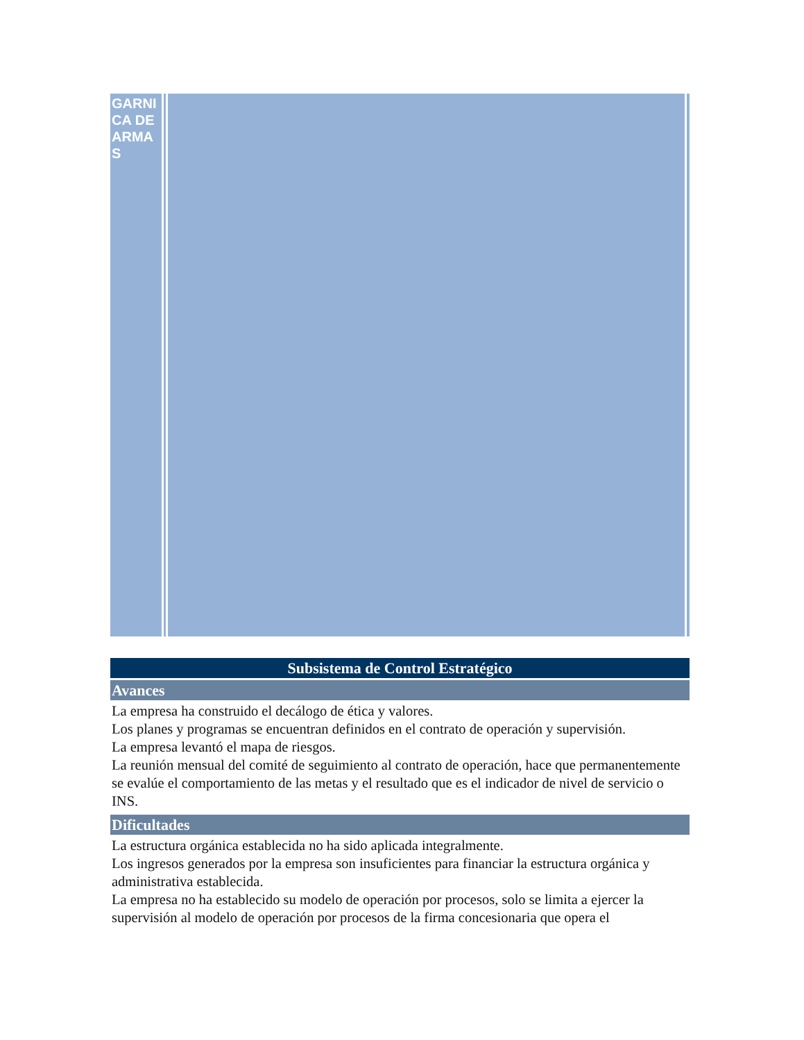GARNICA DE ARMAS
Subsistema de Control Estratégico
Avances
La empresa ha construido el decálogo de ética y valores.
Los planes y programas se encuentran definidos en el contrato de operación y supervisión.
La empresa levantó el mapa de riesgos.
La reunión mensual del comité de seguimiento al contrato de operación, hace que permanentemente se evalúe el comportamiento de las metas y el resultado que es el indicador de nivel de servicio o INS.
Dificultades
La estructura orgánica establecida no ha sido aplicada integralmente.
Los ingresos generados por la empresa son insuficientes para financiar la estructura orgánica y administrativa establecida.
La empresa no ha establecido su modelo de operación por procesos, solo se limita a ejercer la supervisión al modelo de operación por procesos de la firma concesionaria que opera el